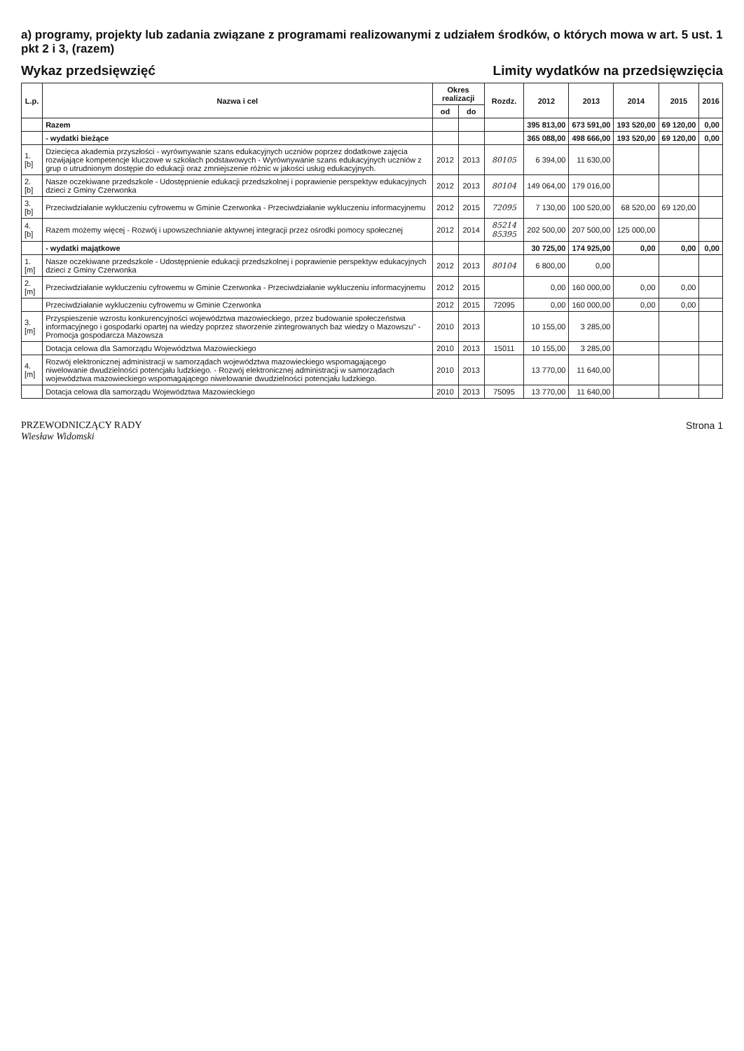a) programy, projekty lub zadania związane z programami realizowanymi z udziałem środków, o których mowa w art. 5 ust. 1 pkt 2 i 3, (razem)
Wykaz przedsięwzięć Limity wydatków na przedsięwzięcia
| L.p. | Nazwa i cel | Okres realizacji | | Rozdz. | 2012 | 2013 | 2014 | 2015 | 2016 |
| --- | --- | --- | --- | --- | --- | --- | --- | --- | --- |
| | | od | do | | | | | | |
| | Razem | | | | 395 813,00 | 673 591,00 | 193 520,00 | 69 120,00 | 0,00 |
| | - wydatki bieżące | | | | 365 088,00 | 498 666,00 | 193 520,00 | 69 120,00 | 0,00 |
| 1.[b] | Dziecięca akademia przyszłości - wyrównywanie szans edukacyjnych uczniów poprzez dodatkowe zajęcia rozwijające kompetencje kluczowe w szkołach podstawowych - Wyrównywanie szans edukacyjnych uczniów z grup o utrudnionym dostępie do edukacji oraz zmniejszenie różnic w jakości usług edukacyjnych. | 2012 | 2013 | 80105 | 6 394,00 | 11 630,00 | | | |
| 2.[b] | Nasze oczekiwane przedszkole - Udostępnienie edukacji przedszkolnej i poprawienie perspektyw edukacyjnych dzieci z Gminy Czerwonka | 2012 | 2013 | 80104 | 149 064,00 | 179 016,00 | | | |
| 3.[b] | Przeciwdziałanie wykluczeniu cyfrowemu w Gminie Czerwonka - Przeciwdziałanie wykluczeniu informacyjnemu | 2012 | 2015 | 72095 | 7 130,00 | 100 520,00 | 68 520,00 | 69 120,00 | |
| 4.[b] | Razem możemy więcej - Rozwój i upowszechnianie aktywnej integracji przez ośrodki pomocy społecznej | 2012 | 2014 | 85214 85395 | 202 500,00 | 207 500,00 | 125 000,00 | | |
| | - wydatki majątkowe | | | | 30 725,00 | 174 925,00 | 0,00 | 0,00 | 0,00 |
| 1.[m] | Nasze oczekiwane przedszkole - Udostępnienie edukacji przedszkolnej i poprawienie perspektyw edukacyjnych dzieci z Gminy Czerwonka | 2012 | 2013 | 80104 | 6 800,00 | 0,00 | | | |
| 2.[m] | Przeciwdziałanie wykluczeniu cyfrowemu w Gminie Czerwonka - Przeciwdziałanie wykluczeniu informacyjnemu | 2012 | 2015 | | 0,00 | 160 000,00 | 0,00 | 0,00 | |
| | Przeciwdziałanie wykluczeniu cyfrowemu w Gminie Czerwonka | 2012 | 2015 | 72095 | 0,00 | 160 000,00 | 0,00 | 0,00 | |
| 3.[m] | Przyspieszenie wzrostu konkurencyjności województwa mazowieckiego, przez budowanie społeczeństwa informacyjnego i gospodarki opartej na wiedzy poprzez stworzenie zintegrowanych baz wiedzy o Mazowszu" - Promocja gospodarcza Mazowsza | 2010 | 2013 | | 10 155,00 | 3 285,00 | | | |
| | Dotacja celowa dla Samorządu Województwa Mazowieckiego | 2010 | 2013 | 15011 | 10 155,00 | 3 285,00 | | | |
| 4.[m] | Rozwój elektronicznej administracji w samorządach województwa mazowieckiego wspomagającego niwelowanie dwudzielności potencjału ludzkiego. - Rozwój elektronicznej administracji w samorządach województwa mazowieckiego wspomagającego niwelowanie dwudzielności potencjału ludzkiego. | 2010 | 2013 | | 13 770,00 | 11 640,00 | | | |
| | Dotacja celowa dla samorządu Województwa Mazowieckiego | 2010 | 2013 | 75095 | 13 770,00 | 11 640,00 | | | |
PRZEWODNICZĄCY RADY
Wiesław Widomski
Strona 1